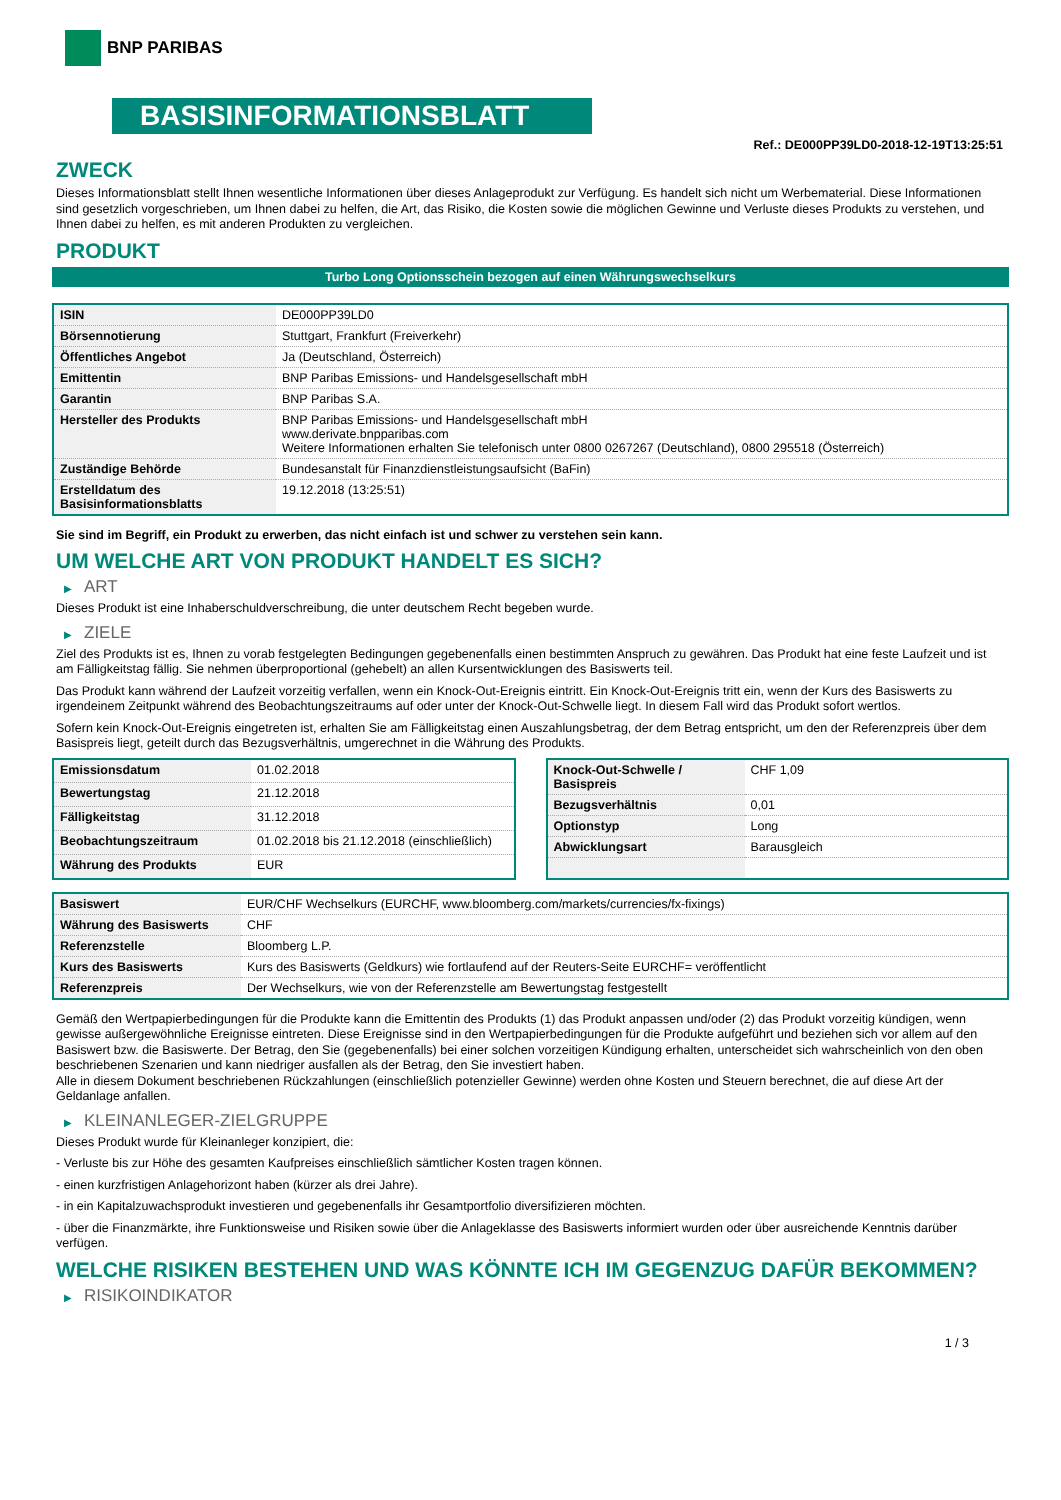BNP PARIBAS
BASISINFORMATIONSBLATT
Ref.: DE000PP39LD0-2018-12-19T13:25:51
ZWECK
Dieses Informationsblatt stellt Ihnen wesentliche Informationen über dieses Anlageprodukt zur Verfügung. Es handelt sich nicht um Werbematerial. Diese Informationen sind gesetzlich vorgeschrieben, um Ihnen dabei zu helfen, die Art, das Risiko, die Kosten sowie die möglichen Gewinne und Verluste dieses Produkts zu verstehen, und Ihnen dabei zu helfen, es mit anderen Produkten zu vergleichen.
PRODUKT
Turbo Long Optionsschein bezogen auf einen Währungswechselkurs
| ISIN | DE000PP39LD0 |
| Börsennotierung | Stuttgart, Frankfurt (Freiverkehr) |
| Öffentliches Angebot | Ja (Deutschland, Österreich) |
| Emittentin | BNP Paribas Emissions- und Handelsgesellschaft mbH |
| Garantin | BNP Paribas S.A. |
| Hersteller des Produkts | BNP Paribas Emissions- und Handelsgesellschaft mbH www.derivate.bnpparibas.com Weitere Informationen erhalten Sie telefonisch unter 0800 0267267 (Deutschland), 0800 295518 (Österreich) |
| Zuständige Behörde | Bundesanstalt für Finanzdienstleistungsaufsicht (BaFin) |
| Erstelldatum des Basisinformationsblatts | 19.12.2018 (13:25:51) |
Sie sind im Begriff, ein Produkt zu erwerben, das nicht einfach ist und schwer zu verstehen sein kann.
UM WELCHE ART VON PRODUKT HANDELT ES SICH?
▶ ART
Dieses Produkt ist eine Inhaberschuldverschreibung, die unter deutschem Recht begeben wurde.
▶ ZIELE
Ziel des Produkts ist es, Ihnen zu vorab festgelegten Bedingungen gegebenenfalls einen bestimmten Anspruch zu gewähren. Das Produkt hat eine feste Laufzeit und ist am Fälligkeitstag fällig. Sie nehmen überproportional (gehebelt) an allen Kursentwicklungen des Basiswerts teil.
Das Produkt kann während der Laufzeit vorzeitig verfallen, wenn ein Knock-Out-Ereignis eintritt. Ein Knock-Out-Ereignis tritt ein, wenn der Kurs des Basiswerts zu irgendeinem Zeitpunkt während des Beobachtungszeitraums auf oder unter der Knock-Out-Schwelle liegt. In diesem Fall wird das Produkt sofort wertlos.
Sofern kein Knock-Out-Ereignis eingetreten ist, erhalten Sie am Fälligkeitstag einen Auszahlungsbetrag, der dem Betrag entspricht, um den der Referenzpreis über dem Basispreis liegt, geteilt durch das Bezugsverhältnis, umgerechnet in die Währung des Produkts.
| Emissionsdatum | 01.02.2018 |
| Bewertungstag | 21.12.2018 |
| Fälligkeitstag | 31.12.2018 |
| Beobachtungszeitraum | 01.02.2018 bis 21.12.2018 (einschließlich) |
| Währung des Produkts | EUR |
| Knock-Out-Schwelle / Basispreis | CHF 1,09 |
| Bezugsverhältnis | 0,01 |
| Optionstyp | Long |
| Abwicklungsart | Barausgleich |
| Basiswert | EUR/CHF Wechselkurs (EURCHF, www.bloomberg.com/markets/currencies/fx-fixings) |
| Währung des Basiswerts | CHF |
| Referenzstelle | Bloomberg L.P. |
| Kurs des Basiswerts | Kurs des Basiswerts (Geldkurs) wie fortlaufend auf der Reuters-Seite EURCHF= veröffentlicht |
| Referenzpreis | Der Wechselkurs, wie von der Referenzstelle am Bewertungstag festgestellt |
Gemäß den Wertpapierbedingungen für die Produkte kann die Emittentin des Produkts (1) das Produkt anpassen und/oder (2) das Produkt vorzeitig kündigen, wenn gewisse außergewöhnliche Ereignisse eintreten. Diese Ereignisse sind in den Wertpapierbedingungen für die Produkte aufgeführt und beziehen sich vor allem auf den Basiswert bzw. die Basiswerte. Der Betrag, den Sie (gegebenenfalls) bei einer solchen vorzeitigen Kündigung erhalten, unterscheidet sich wahrscheinlich von den oben beschriebenen Szenarien und kann niedriger ausfallen als der Betrag, den Sie investiert haben.
Alle in diesem Dokument beschriebenen Rückzahlungen (einschließlich potenzieller Gewinne) werden ohne Kosten und Steuern berechnet, die auf diese Art der Geldanlage anfallen.
▶ KLEINANLEGER-ZIELGRUPPE
Dieses Produkt wurde für Kleinanleger konzipiert, die:
- Verluste bis zur Höhe des gesamten Kaufpreises einschließlich sämtlicher Kosten tragen können.
- einen kurzfristigen Anlagehorizont haben (kürzer als drei Jahre).
- in ein Kapitalzuwachsprodukt investieren und gegebenenfalls ihr Gesamtportfolio diversifizieren möchten.
- über die Finanzmärkte, ihre Funktionsweise und Risiken sowie über die Anlageklasse des Basiswerts informiert wurden oder über ausreichende Kenntnis darüber verfügen.
WELCHE RISIKEN BESTEHEN UND WAS KÖNNTE ICH IM GEGENZUG DAFÜR BEKOMMEN?
▶ RISIKOINDIKATOR
1 / 3